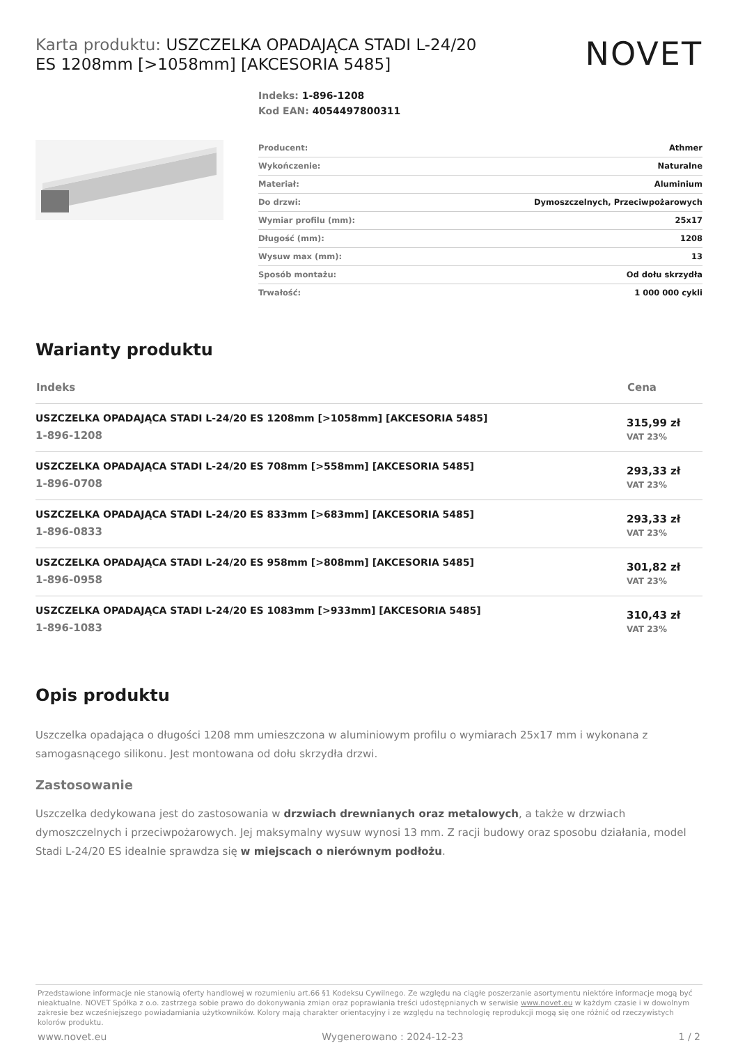Karta produktu: USZCZELKA OPADAJĄCA STADI L-24/20 ES 1208mm [>1058mm] [AKCESORIA 5485]
NOVET
Indeks: 1-896-1208
Kod EAN: 4054497800311
| Producent: | Athmer |
| Wykończenie: | Naturalne |
| Materiał: | Aluminium |
| Do drzwi: | Dymoszczelnych, Przeciwpożarowych |
| Wymiar profilu (mm): | 25x17 |
| Długość (mm): | 1208 |
| Wysuw max (mm): | 13 |
| Sposób montażu: | Od dołu skrzydła |
| Trwałość: | 1 000 000 cykli |
Warianty produktu
| Indeks | Cena |
| --- | --- |
| USZCZELKA OPADAJĄCA STADI L-24/20 ES 1208mm [>1058mm] [AKCESORIA 5485] 1-896-1208 | 315,99 zł VAT 23% |
| USZCZELKA OPADAJĄCA STADI L-24/20 ES 708mm [>558mm] [AKCESORIA 5485] 1-896-0708 | 293,33 zł VAT 23% |
| USZCZELKA OPADAJĄCA STADI L-24/20 ES 833mm [>683mm] [AKCESORIA 5485] 1-896-0833 | 293,33 zł VAT 23% |
| USZCZELKA OPADAJĄCA STADI L-24/20 ES 958mm [>808mm] [AKCESORIA 5485] 1-896-0958 | 301,82 zł VAT 23% |
| USZCZELKA OPADAJĄCA STADI L-24/20 ES 1083mm [>933mm] [AKCESORIA 5485] 1-896-1083 | 310,43 zł VAT 23% |
Opis produktu
Uszczelka opadająca o długości 1208 mm umieszczona w aluminiowym profilu o wymiarach 25x17 mm i wykonana z samogasnącego silikonu. Jest montowana od dołu skrzydła drzwi.
Zastosowanie
Uszczelka dedykowana jest do zastosowania w drzwiach drewnianych oraz metalowych, a także w drzwiach dymoszczelnych i przeciwpożarowych. Jej maksymalny wysuw wynosi 13 mm. Z racji budowy oraz sposobu działania, model Stadi L-24/20 ES idealnie sprawdza się w miejscach o nierównym podłożu.
Przedstawione informacje nie stanowią oferty handlowej w rozumieniu art.66 §1 Kodeksu Cywilnego. Ze względu na ciągłe poszerzanie asortymentu niektóre informacje mogą być nieaktualne. NOVET Spółka z o.o. zastrzega sobie prawo do dokonywania zmian oraz poprawiania treści udostępnianych w serwisie www.novet.eu w każdym czasie i w dowolnym zakresie bez wcześniejszego powiadamiania użytkowników. Kolory mają charakter orientacyjny i ze względu na technologię reprodukcji mogą się one różnić od rzeczywistych kolorów produktu.
www.novet.eu Wygenerowano : 2024-12-23 1 / 2